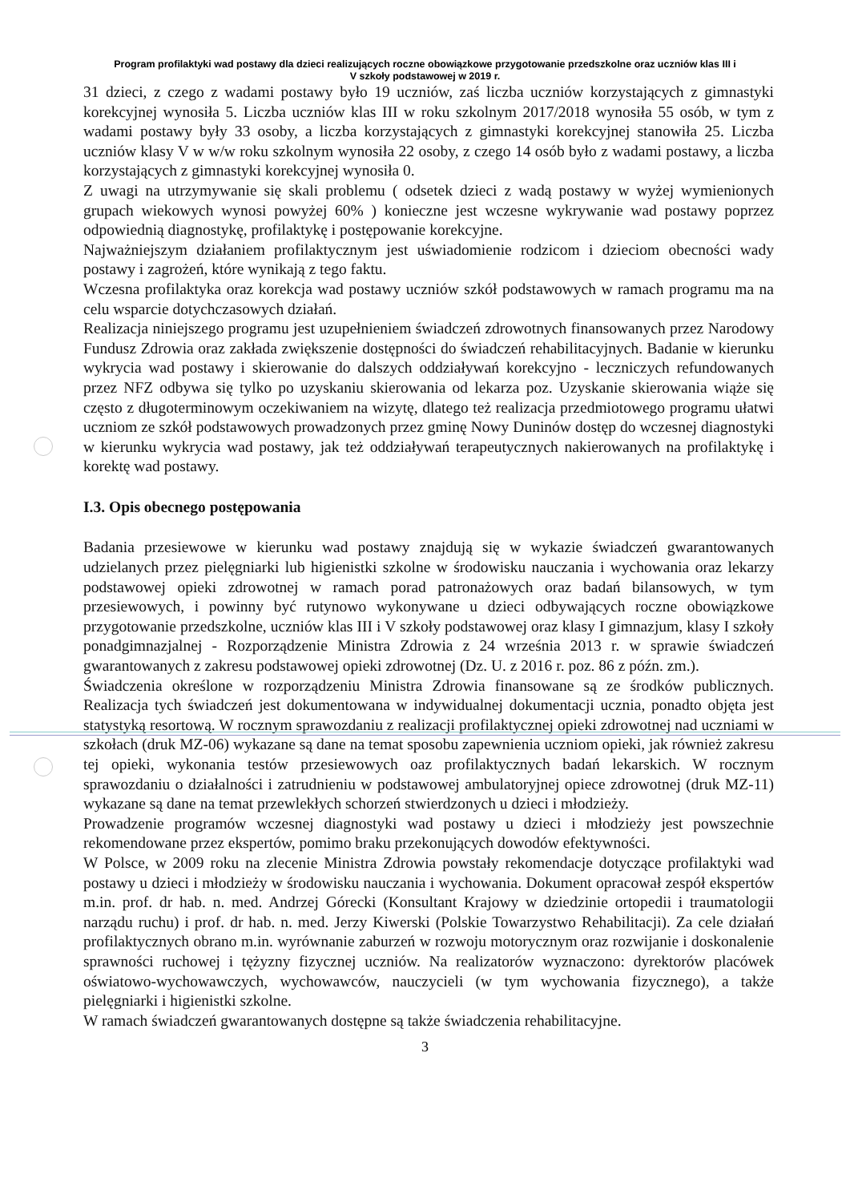Program profilaktyki wad postawy dla dzieci realizujących roczne obowiązkowe przygotowanie przedszkolne oraz uczniów klas III i V szkoły podstawowej w 2019 r.
31 dzieci, z czego z wadami postawy było 19 uczniów, zaś liczba uczniów korzystających z gimnastyki korekcyjnej wynosiła 5. Liczba uczniów klas III w roku szkolnym 2017/2018 wynosiła 55 osób, w tym z wadami postawy były 33 osoby, a liczba korzystających z gimnastyki korekcyjnej stanowiła 25. Liczba uczniów klasy V w w/w roku szkolnym wynosiła 22 osoby, z czego 14 osób było z wadami postawy, a liczba korzystających z gimnastyki korekcyjnej wynosiła 0.
Z uwagi na utrzymywanie się skali problemu ( odsetek dzieci z wadą postawy w wyżej wymienionych grupach wiekowych wynosi powyżej 60% ) konieczne jest wczesne wykrywanie wad postawy poprzez odpowiednią diagnostykę, profilaktykę i postępowanie korekcyjne.
Najważniejszym działaniem profilaktycznym jest uświadomienie rodzicom i dzieciom obecności wady postawy i zagrożeń, które wynikają z tego faktu.
Wczesna profilaktyka oraz korekcja wad postawy uczniów szkół podstawowych w ramach programu ma na celu wsparcie dotychczasowych działań.
Realizacja niniejszego programu jest uzupełnieniem świadczeń zdrowotnych finansowanych przez Narodowy Fundusz Zdrowia oraz zakłada zwiększenie dostępności do świadczeń rehabilitacyjnych. Badanie w kierunku wykrycia wad postawy i skierowanie do dalszych oddziaływań korekcyjno - leczniczych refundowanych przez NFZ odbywa się tylko po uzyskaniu skierowania od lekarza poz. Uzyskanie skierowania wiąże się często z długoterminowym oczekiwaniem na wizytę, dlatego też realizacja przedmiotowego programu ułatwi uczniom ze szkół podstawowych prowadzonych przez gminę Nowy Duninów dostęp do wczesnej diagnostyki w kierunku wykrycia wad postawy, jak też oddziaływań terapeutycznych nakierowanych na profilaktykę i korektę wad postawy.
I.3. Opis obecnego postępowania
Badania przesiewowe w kierunku wad postawy znajdują się w wykazie świadczeń gwarantowanych udzielanych przez pielęgniarki lub higienistki szkolne w środowisku nauczania i wychowania oraz lekarzy podstawowej opieki zdrowotnej w ramach porad patronażowych oraz badań bilansowych, w tym przesiewowych, i powinny być rutynowo wykonywane u dzieci odbywających roczne obowiązkowe przygotowanie przedszkolne, uczniów klas III i V szkoły podstawowej oraz klasy I gimnazjum, klasy I szkoły ponadgimnazjalnej - Rozporządzenie Ministra Zdrowia z 24 września 2013 r. w sprawie świadczeń gwarantowanych z zakresu podstawowej opieki zdrowotnej (Dz. U. z 2016 r. poz. 86 z późn. zm.).
Świadczenia określone w rozporządzeniu Ministra Zdrowia finansowane są ze środków publicznych. Realizacja tych świadczeń jest dokumentowana w indywidualnej dokumentacji ucznia, ponadto objęta jest statystyką resortową. W rocznym sprawozdaniu z realizacji profilaktycznej opieki zdrowotnej nad uczniami w szkołach (druk MZ-06) wykazane są dane na temat sposobu zapewnienia uczniom opieki, jak również zakresu tej opieki, wykonania testów przesiewowych oaz profilaktycznych badań lekarskich. W rocznym sprawozdaniu o działalności i zatrudnieniu w podstawowej ambulatoryjnej opiece zdrowotnej (druk MZ-11) wykazane są dane na temat przewlekłych schorzeń stwierdzonych u dzieci i młodzieży.
Prowadzenie programów wczesnej diagnostyki wad postawy u dzieci i młodzieży jest powszechnie rekomendowane przez ekspertów, pomimo braku przekonujących dowodów efektywności.
W Polsce, w 2009 roku na zlecenie Ministra Zdrowia powstały rekomendacje dotyczące profilaktyki wad postawy u dzieci i młodzieży w środowisku nauczania i wychowania. Dokument opracował zespół ekspertów m.in. prof. dr hab. n. med. Andrzej Górecki (Konsultant Krajowy w dziedzinie ortopedii i traumatologii narządu ruchu) i prof. dr hab. n. med. Jerzy Kiwerski (Polskie Towarzystwo Rehabilitacji). Za cele działań profilaktycznych obrano m.in. wyrównanie zaburzeń w rozwoju motorycznym oraz rozwijanie i doskonalenie sprawności ruchowej i tężyzny fizycznej uczniów. Na realizatorów wyznaczono: dyrektorów placówek oświatowo-wychowawczych, wychowawców, nauczycieli (w tym wychowania fizycznego), a także pielęgniarki i higienistki szkolne.
W ramach świadczeń gwarantowanych dostępne są także świadczenia rehabilitacyjne.
3